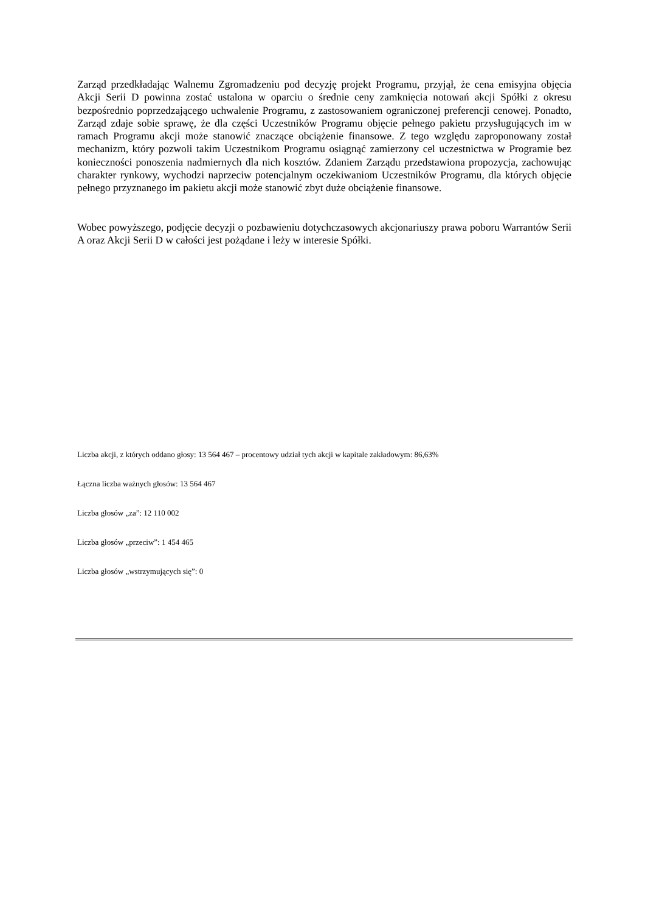Zarząd przedkładając Walnemu Zgromadzeniu pod decyzję projekt Programu, przyjął, że cena emisyjna objęcia Akcji Serii D powinna zostać ustalona w oparciu o średnie ceny zamknięcia notowań akcji Spółki z okresu bezpośrednio poprzedzającego uchwalenie Programu, z zastosowaniem ograniczonej preferencji cenowej. Ponadto, Zarząd zdaje sobie sprawę, że dla części Uczestników Programu objęcie pełnego pakietu przysługujących im w ramach Programu akcji może stanowić znaczące obciążenie finansowe. Z tego względu zaproponowany został mechanizm, który pozwoli takim Uczestnikom Programu osiągnąć zamierzony cel uczestnictwa w Programie bez konieczności ponoszenia nadmiernych dla nich kosztów. Zdaniem Zarządu przedstawiona propozycja, zachowując charakter rynkowy, wychodzi naprzeciw potencjalnym oczekiwaniom Uczestników Programu, dla których objęcie pełnego przyznanego im pakietu akcji może stanowić zbyt duże obciążenie finansowe.
Wobec powyższego, podjęcie decyzji o pozbawieniu dotychczasowych akcjonariuszy prawa poboru Warrantów Serii A oraz Akcji Serii D w całości jest pożądane i leży w interesie Spółki.
Liczba akcji, z których oddano głosy: 13 564 467 – procentowy udział tych akcji w kapitale zakładowym: 86,63%
Łączna liczba ważnych głosów: 13 564 467
Liczba głosów „za”: 12 110 002
Liczba głosów „przeciw”: 1 454 465
Liczba głosów „wstrzymujących się”: 0